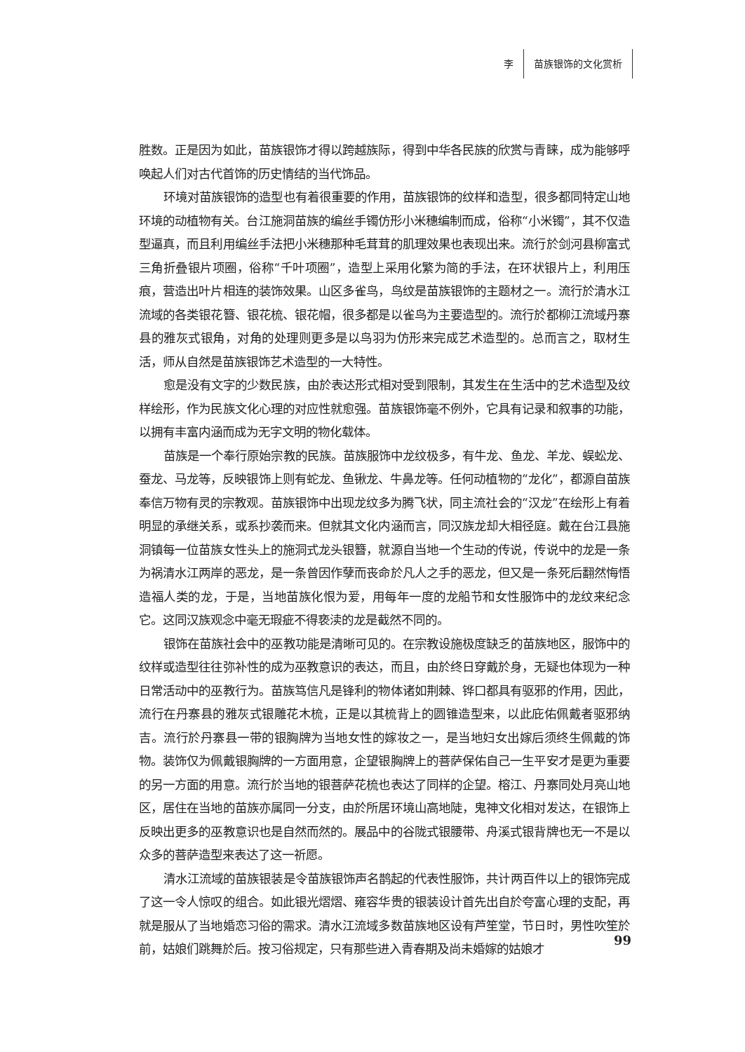李 苗族银饰的文化赏析
胜数。正是因为如此，苗族银饰才得以跨越族际，得到中华各民族的欣赏与青睐，成为能够呼唤起人们对古代首饰的历史情结的当代饰品。
环境对苗族银饰的造型也有着很重要的作用，苗族银饰的纹样和造型，很多都同特定山地环境的动植物有关。台江施洞苗族的编丝手镯仿形小米穗编制而成，俗称“小米镯”，其不仅造型逼真，而且利用编丝手法把小米穗那种毛茸茸的肌理效果也表现出来。流行於剑河县柳富式三角折叠银片项圈，俗称“千叶项圈”，造型上采用化繁为简的手法，在环状银片上，利用压痕，营造出叶片相连的装饰效果。山区多雀鸟，鸟纹是苗族银饰的主题材之一。流行於清水江流域的各类银花簪、银花梳、银花帽，很多都是以雀鸟为主要造型的。流行於都柳江流域丹寨县的雅灰式银角，对角的处理则更多是以鸟羽为仿形来完成艺术造型的。总而言之，取材生活，师从自然是苗族银饰艺术造型的一大特性。
愈是没有文字的少数民族，由於表达形式相对受到限制，其发生在生活中的艺术造型及纹样绘形，作为民族文化心理的对应性就愈强。苗族银饰毫不例外，它具有记录和叙事的功能，以拥有丰富内涵而成为无字文明的物化载体。
苗族是一个奉行原始宗教的民族。苗族服饰中龙纹极多，有牛龙、鱼龙、羊龙、蜈蚣龙、蚕龙、马龙等，反映银饰上则有蛇龙、鱼锹龙、牛鼻龙等。任何动植物的“龙化”，都源自苗族奉信万物有灵的宗教观。苗族银饰中出现龙纹多为腾飞状，同主流社会的“汉龙”在绘形上有着明显的承继关系，或系抄袭而来。但就其文化内涵而言，同汉族龙却大相径庭。戴在台江县施洞镇每一位苗族女性头上的施洞式龙头银簪，就源自当地一个生动的传说，传说中的龙是一条为祸清水江两岸的恶龙，是一条曾因作孽而丧命於凡人之手的恶龙，但又是一条死后翻然悔悟造福人类的龙，于是，当地苗族化恨为爱，用每年一度的龙船节和女性服饰中的龙纹来纪念它。这同汉族观念中毫无瑕疵不得亵渎的龙是截然不同的。
银饰在苗族社会中的巫教功能是清晰可见的。在宗教设施极度缺乏的苗族地区，服饰中的纹样或造型往往弥补性的成为巫教意识的表达，而且，由於终日穿戴於身，无疑也体现为一种日常活动中的巫教行为。苗族笃信凡是锋利的物体诸如荆棘、铧口都具有驱邪的作用，因此，流行在丹寨县的雅灰式银雕花木梳，正是以其梳背上的圆锥造型来，以此庇佑佩戴者驱邪纳吉。流行於丹寨县一带的银胸牌为当地女性的嫁妆之一，是当地妇女出嫁后须终生佩戴的饰物。装饰仅为佩戴银胸牌的一方面用意，企望银胸牌上的菩萨保佑自己一生平安才是更为重要的另一方面的用意。流行於当地的银菩萨花梳也表达了同样的企望。榕江、丹寨同处月亮山地区，居住在当地的苗族亦属同一分支，由於所居环境山高地陡，鬼神文化相对发达，在银饰上反映出更多的巫教意识也是自然而然的。展品中的谷陇式银腰带、舟溪式银背牌也无一不是以众多的菩萨造型来表达了这一祈愿。
清水江流域的苗族银装是令苗族银饰声名鹊起的代表性服饰，共计两百件以上的银饰完成了这一令人惊叹的组合。如此银光熠熠、雍容华贵的银装设计首先出自於夸富心理的支配，再就是服从了当地婚恋习俗的需求。清水江流域多数苗族地区设有芦笙堂，节日时，男性吹笙於前，姑娘们跳舞於后。按习俗规定，只有那些进入青春期及尚未婚嫁的姑娘才
99